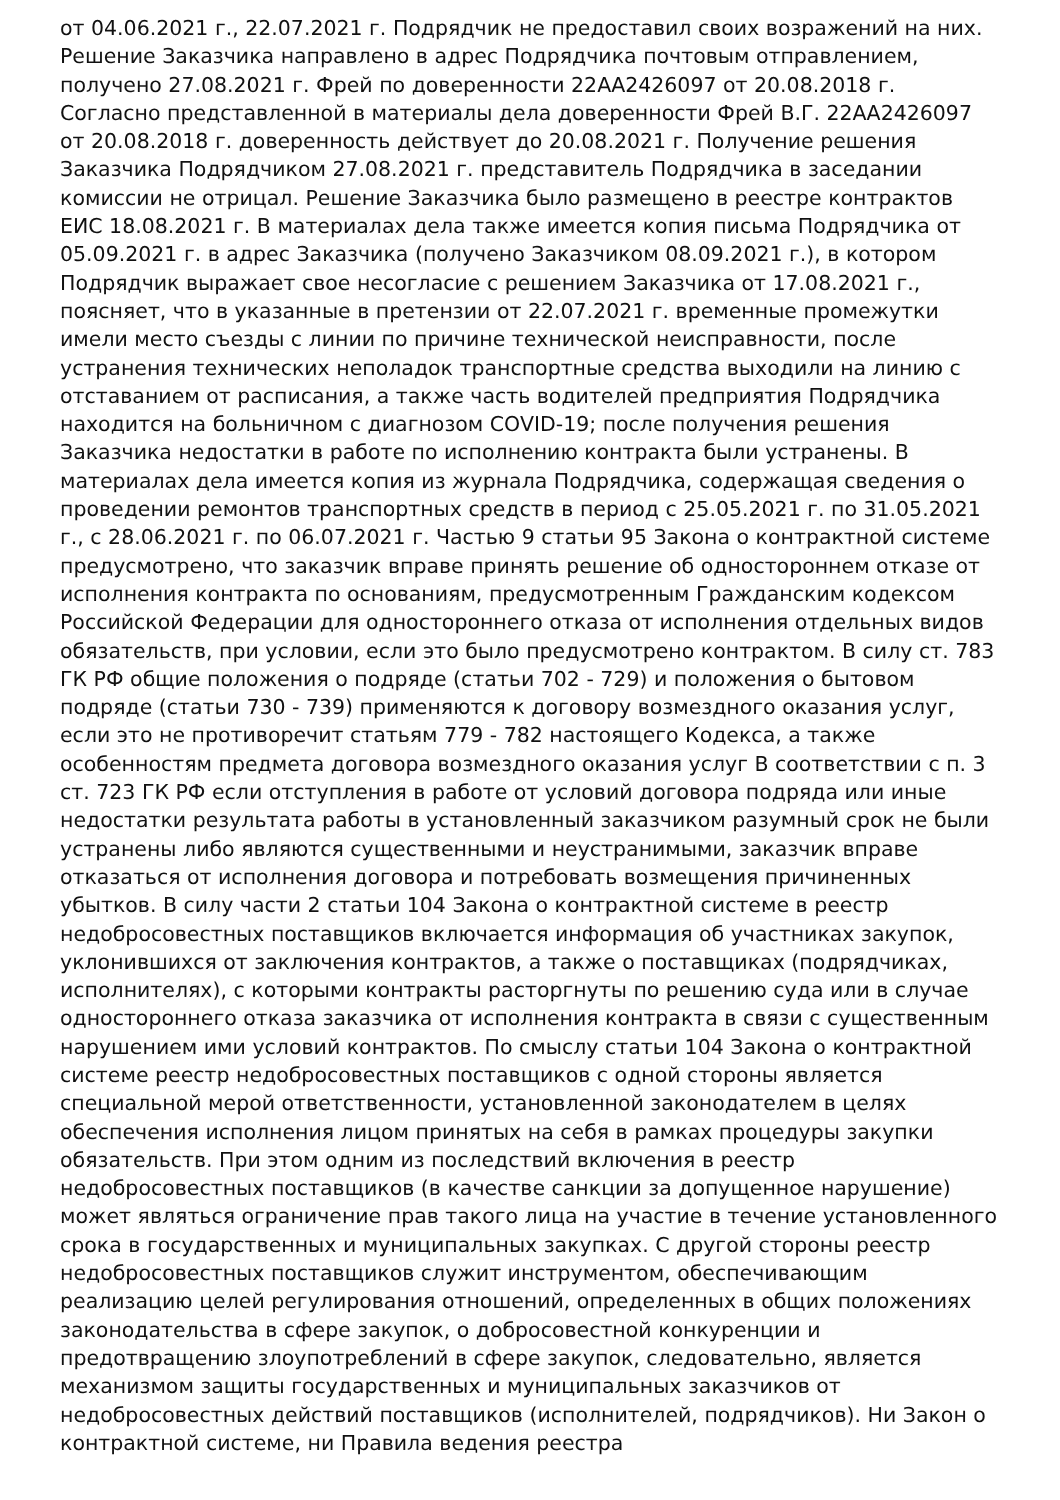от 04.06.2021 г., 22.07.2021 г. Подрядчик не предоставил своих возражений на них. Решение Заказчика направлено в адрес Подрядчика почтовым отправлением, получено 27.08.2021 г. Фрей по доверенности 22АА2426097 от 20.08.2018 г. Согласно представленной в материалы дела доверенности Фрей В.Г. 22АА2426097 от 20.08.2018 г. доверенность действует до 20.08.2021 г. Получение решения Заказчика Подрядчиком 27.08.2021 г. представитель Подрядчика в заседании комиссии не отрицал. Решение Заказчика было размещено в реестре контрактов ЕИС 18.08.2021 г. В материалах дела также имеется копия письма Подрядчика от 05.09.2021 г. в адрес Заказчика (получено Заказчиком 08.09.2021 г.), в котором Подрядчик выражает свое несогласие с решением Заказчика от 17.08.2021 г., поясняет, что в указанные в претензии от 22.07.2021 г. временные промежутки имели место съезды с линии по причине технической неисправности, после устранения технических неполадок транспортные средства выходили на линию с отставанием от расписания, а также часть водителей предприятия Подрядчика находится на больничном с диагнозом COVID-19; после получения решения Заказчика недостатки в работе по исполнению контракта были устранены. В материалах дела имеется копия из журнала Подрядчика, содержащая сведения о проведении ремонтов транспортных средств в период с 25.05.2021 г. по 31.05.2021 г., с 28.06.2021 г. по 06.07.2021 г. Частью 9 статьи 95 Закона о контрактной системе предусмотрено, что заказчик вправе принять решение об одностороннем отказе от исполнения контракта по основаниям, предусмотренным Гражданским кодексом Российской Федерации для одностороннего отказа от исполнения отдельных видов обязательств, при условии, если это было предусмотрено контрактом. В силу ст. 783 ГК РФ общие положения о подряде (статьи 702 - 729) и положения о бытовом подряде (статьи 730 - 739) применяются к договору возмездного оказания услуг, если это не противоречит статьям 779 - 782 настоящего Кодекса, а также особенностям предмета договора возмездного оказания услуг В соответствии с п. 3 ст. 723 ГК РФ если отступления в работе от условий договора подряда или иные недостатки результата работы в установленный заказчиком разумный срок не были устранены либо являются существенными и неустранимыми, заказчик вправе отказаться от исполнения договора и потребовать возмещения причиненных убытков. В силу части 2 статьи 104 Закона о контрактной системе в реестр недобросовестных поставщиков включается информация об участниках закупок, уклонившихся от заключения контрактов, а также о поставщиках (подрядчиках, исполнителях), с которыми контракты расторгнуты по решению суда или в случае одностороннего отказа заказчика от исполнения контракта в связи с существенным нарушением ими условий контрактов. По смыслу статьи 104 Закона о контрактной системе реестр недобросовестных поставщиков с одной стороны является специальной мерой ответственности, установленной законодателем в целях обеспечения исполнения лицом принятых на себя в рамках процедуры закупки обязательств. При этом одним из последствий включения в реестр недобросовестных поставщиков (в качестве санкции за допущенное нарушение) может являться ограничение прав такого лица на участие в течение установленного срока в государственных и муниципальных закупках. С другой стороны реестр недобросовестных поставщиков служит инструментом, обеспечивающим реализацию целей регулирования отношений, определенных в общих положениях законодательства в сфере закупок, о добросовестной конкуренции и предотвращению злоупотреблений в сфере закупок, следовательно, является механизмом защиты государственных и муниципальных заказчиков от недобросовестных действий поставщиков (исполнителей, подрядчиков). Ни Закон о контрактной системе, ни Правила ведения реестра